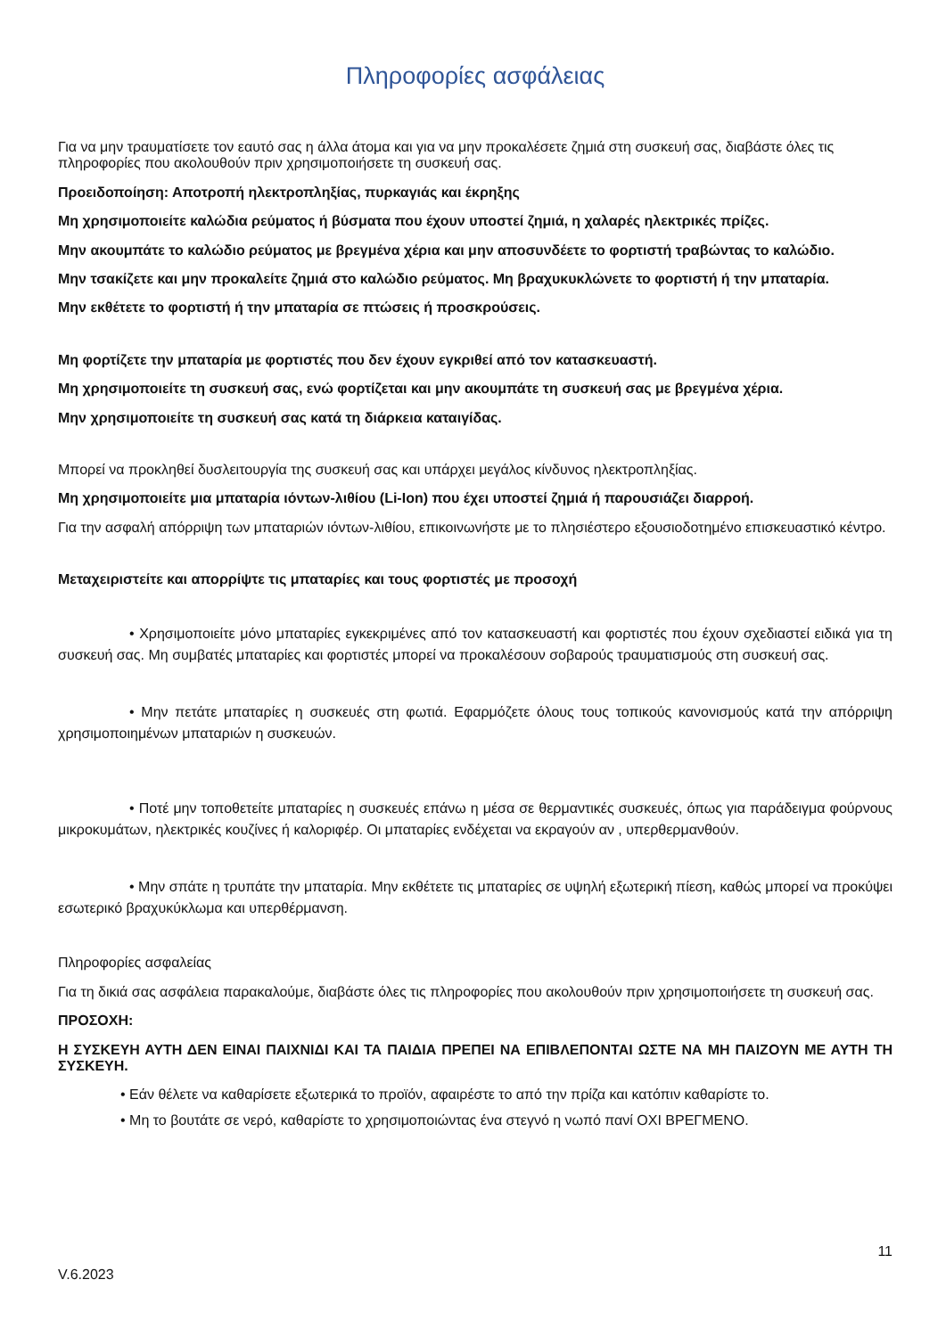Πληροφορίες ασφάλειας
Για να μην τραυματίσετε τον εαυτό σας η άλλα άτομα και για να μην προκαλέσετε ζημιά στη συσκευή σας, διαβάστε όλες τις πληροφορίες που ακολουθούν πριν χρησιμοποιήσετε τη συσκευή σας.
Προειδοποίηση: Αποτροπή ηλεκτροπληξίας, πυρκαγιάς και έκρηξης
Μη χρησιμοποιείτε καλώδια ρεύματος ή βύσματα που έχουν υποστεί ζημιά, η χαλαρές ηλεκτρικές πρίζες.
Μην ακουμπάτε το καλώδιο ρεύματος με βρεγμένα χέρια και μην αποσυνδέετε το φορτιστή τραβώντας το καλώδιο.
Μην τσακίζετε και μην προκαλείτε ζημιά στο καλώδιο ρεύματος. Μη βραχυκυκλώνετε το φορτιστή ή την μπαταρία.
Μην εκθέτετε το φορτιστή ή την μπαταρία σε πτώσεις ή προσκρούσεις.
Μη φορτίζετε την μπαταρία με φορτιστές που δεν έχουν εγκριθεί από τον κατασκευαστή.
Μη χρησιμοποιείτε τη συσκευή σας, ενώ φορτίζεται και μην ακουμπάτε τη συσκευή σας με βρεγμένα χέρια.
Μην χρησιμοποιείτε τη συσκευή σας κατά τη διάρκεια καταιγίδας.
Μπορεί να προκληθεί δυσλειτουργία της συσκευή σας και υπάρχει μεγάλος κίνδυνος ηλεκτροπληξίας.
Μη χρησιμοποιείτε μια μπαταρία ιόντων-λιθίου (Li-Ion) που έχει υποστεί ζημιά ή παρουσιάζει διαρροή.
Για την ασφαλή απόρριψη των μπαταριών ιόντων-λιθίου, επικοινωνήστε με το πλησιέστερο εξουσιοδοτημένο επισκευαστικό κέντρο.
Μεταχειριστείτε και απορρίψτε τις μπαταρίες και τους φορτιστές με προσοχή
• Χρησιμοποιείτε μόνο μπαταρίες εγκεκριμένες από τον κατασκευαστή και φορτιστές που έχουν σχεδιαστεί ειδικά για τη συσκευή σας. Μη συμβατές μπαταρίες και φορτιστές μπορεί να προκαλέσουν σοβαρούς τραυματισμούς στη συσκευή σας.
• Μην πετάτε μπαταρίες η συσκευές στη φωτιά. Εφαρμόζετε όλους τους τοπικούς κανονισμούς κατά την απόρριψη χρησιμοποιημένων μπαταριών η συσκευών.
• Ποτέ μην τοποθετείτε μπαταρίες η συσκευές επάνω η μέσα σε θερμαντικές συσκευές, όπως για παράδειγμα φούρνους μικροκυμάτων, ηλεκτρικές κουζίνες ή καλοριφέρ. Οι μπαταρίες ενδέχεται να εκραγούν αν , υπερθερμανθούν.
• Μην σπάτε η τρυπάτε την μπαταρία. Μην εκθέτετε τις μπαταρίες σε υψηλή εξωτερική πίεση, καθώς μπορεί να προκύψει εσωτερικό βραχυκύκλωμα και υπερθέρμανση.
Πληροφορίες ασφαλείας
Για τη δικιά σας ασφάλεια παρακαλούμε, διαβάστε όλες τις πληροφορίες που ακολουθούν πριν χρησιμοποιήσετε τη συσκευή σας.
ΠΡΟΣΟΧΗ:
Η ΣΥΣΚΕΥΗ ΑΥΤΗ ΔΕΝ ΕΙΝΑΙ ΠΑΙΧΝΙΔΙ ΚΑΙ ΤΑ ΠΑΙΔΙΑ ΠΡΕΠΕΙ ΝΑ ΕΠΙΒΛΕΠΟΝΤΑΙ ΩΣΤΕ ΝΑ ΜΗ ΠΑΙΖΟΥΝ ΜΕ ΑΥΤΗ ΤΗ ΣΥΣΚΕΥΗ.
• Εάν θέλετε να καθαρίσετε εξωτερικά το προϊόν, αφαιρέστε το από την πρίζα και κατόπιν καθαρίστε το.
• Μη το βουτάτε σε νερό, καθαρίστε το χρησιμοποιώντας ένα στεγνό η νωπό πανί ΟΧΙ ΒΡΕΓΜΕΝΟ.
11
V.6.2023